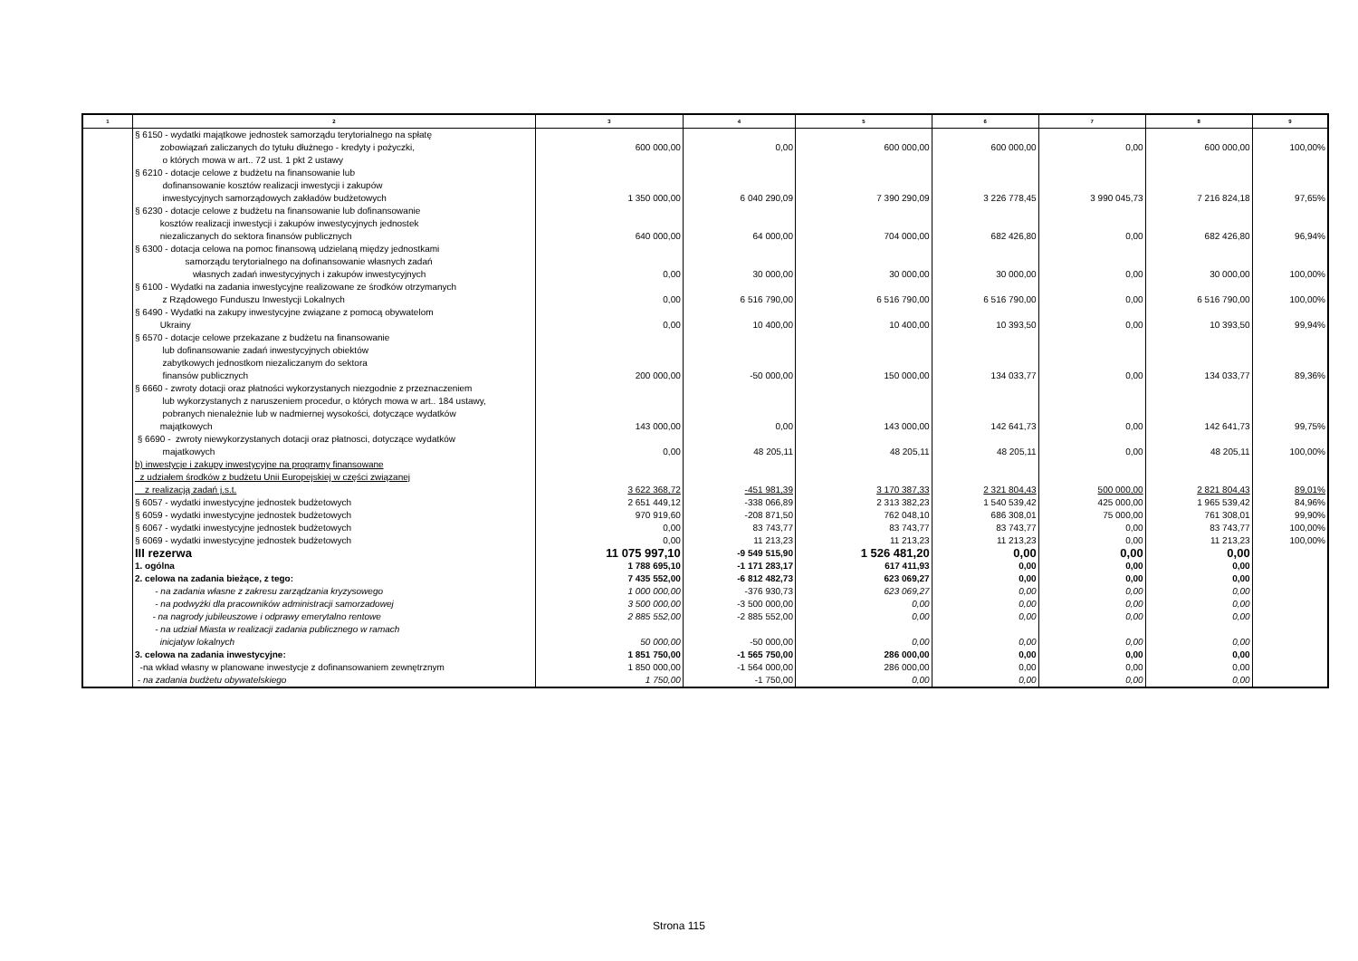| 1 | 2 | 3 | 4 | 5 | 6 | 7 | 8 | 9 |
| --- | --- | --- | --- | --- | --- | --- | --- | --- |
| | § 6150 - wydatki majątkowe jednostek samorządu terytorialnego na spłatę zobowiązań zaliczanych do tytułu dłużnego - kredyty i pożyczki, o których mowa w art.. 72 ust. 1 pkt 2 ustawy | 600 000,00 | 0,00 | 600 000,00 | 600 000,00 | 0,00 | 600 000,00 | 100,00% |
| | § 6210 - dotacje celowe z budżetu na finansowanie lub dofinansowanie kosztów realizacji inwestycji i zakupów inwestycyjnych samorządowych zakładów budżetowych | 1 350 000,00 | 6 040 290,09 | 7 390 290,09 | 3 226 778,45 | 3 990 045,73 | 7 216 824,18 | 97,65% |
| | § 6230 - dotacje celowe z budżetu na finansowanie lub dofinansowanie kosztów realizacji inwestycji i zakupów inwestycyjnych jednostek niezaliczanych do sektora finansów publicznych | 640 000,00 | 64 000,00 | 704 000,00 | 682 426,80 | 0,00 | 682 426,80 | 96,94% |
| | § 6300 - dotacja celowa na pomoc finansową udzielaną między jednostkami samorządu terytorialnego na dofinansowanie własnych zadań własnych zadań inwestycyjnych i zakupów inwestycyjnych | 0,00 | 30 000,00 | 30 000,00 | 30 000,00 | 0,00 | 30 000,00 | 100,00% |
| | § 6100 - Wydatki na zadania inwestycyjne realizowane ze środków otrzymanych z Rządowego Funduszu Inwestycji Lokalnych | 0,00 | 6 516 790,00 | 6 516 790,00 | 6 516 790,00 | 0,00 | 6 516 790,00 | 100,00% |
| | § 6490 - Wydatki na zakupy inwestycyjne związane z pomocą obywatelom Ukrainy | 0,00 | 10 400,00 | 10 400,00 | 10 393,50 | 0,00 | 10 393,50 | 99,94% |
| | § 6570 - dotacje celowe przekazane z budżetu na finansowanie lub dofinansowanie zadań inwestycyjnych obiektów zabytkowych jednostkom niezaliczanym do sektora finansów publicznych | 200 000,00 | -50 000,00 | 150 000,00 | 134 033,77 | 0,00 | 134 033,77 | 89,36% |
| | § 6660 - zwroty dotacji oraz płatności wykorzystanych niezgodnie z przeznaczeniem lub wykorzystanych z naruszeniem procedur, o których mowa w art.. 184 ustawy, pobranych nienależnie lub w nadmiernej wysokości, dotyczące wydatków majątkowych | 143 000,00 | 0,00 | 143 000,00 | 142 641,73 | 0,00 | 142 641,73 | 99,75% |
| | § 6690 - zwroty niewykorzystanych dotacji oraz płatnosci, dotyczące wydatków majatkowych | 0,00 | 48 205,11 | 48 205,11 | 48 205,11 | 0,00 | 48 205,11 | 100,00% |
| | b) inwestycje i zakupy inwestycyjne na programy finansowane z udziałem środków z budżetu Unii Europejskiej w części związanej z realizacją zadań j.s.t. | 3 622 368,72 | -451 981,39 | 3 170 387,33 | 2 321 804,43 | 500 000,00 | 2 821 804,43 | 89,01% |
| | § 6057 - wydatki inwestycyjne jednostek budżetowych | 2 651 449,12 | -338 066,89 | 2 313 382,23 | 1 540 539,42 | 425 000,00 | 1 965 539,42 | 84,96% |
| | § 6059 - wydatki inwestycyjne jednostek budżetowych | 970 919,60 | -208 871,50 | 762 048,10 | 686 308,01 | 75 000,00 | 761 308,01 | 99,90% |
| | § 6067 - wydatki inwestycyjne jednostek budżetowych | 0,00 | 83 743,77 | 83 743,77 | 83 743,77 | 0,00 | 83 743,77 | 100,00% |
| | § 6069 - wydatki inwestycyjne jednostek budżetowych | 0,00 | 11 213,23 | 11 213,23 | 11 213,23 | 0,00 | 11 213,23 | 100,00% |
| | III rezerwa | 11 075 997,10 | -9 549 515,90 | 1 526 481,20 | 0,00 | 0,00 | 0,00 | |
| | 1. ogólna | 1 788 695,10 | -1 171 283,17 | 617 411,93 | 0,00 | 0,00 | 0,00 | |
| | 2. celowa na zadania bieżące, z tego: | 7 435 552,00 | -6 812 482,73 | 623 069,27 | 0,00 | 0,00 | 0,00 | |
| | - na zadania własne z zakresu zarządzania kryzysowego | 1 000 000,00 | -376 930,73 | 623 069,27 | 0,00 | 0,00 | 0,00 | |
| | - na podwyżki dla pracowników administracji samorzadowej | 3 500 000,00 | -3 500 000,00 | 0,00 | 0,00 | 0,00 | 0,00 | |
| | - na nagrody jubileuszowe i odprawy emerytalno rentowe | 2 885 552,00 | -2 885 552,00 | 0,00 | 0,00 | 0,00 | 0,00 | |
| | - na udział Miasta w realizacji zadania publicznego w ramach inicjatyw lokalnych | 50 000,00 | -50 000,00 | 0,00 | 0,00 | 0,00 | 0,00 | |
| | 3. celowa na zadania inwestycyjne: | 1 851 750,00 | -1 565 750,00 | 286 000,00 | 0,00 | 0,00 | 0,00 | |
| | -na wkład własny w planowane inwestycje z dofinansowaniem zewnętrznym | 1 850 000,00 | -1 564 000,00 | 286 000,00 | 0,00 | 0,00 | 0,00 | |
| | - na zadania budżetu obywatelskiego | 1 750,00 | -1 750,00 | 0,00 | 0,00 | 0,00 | 0,00 | |
Strona 115